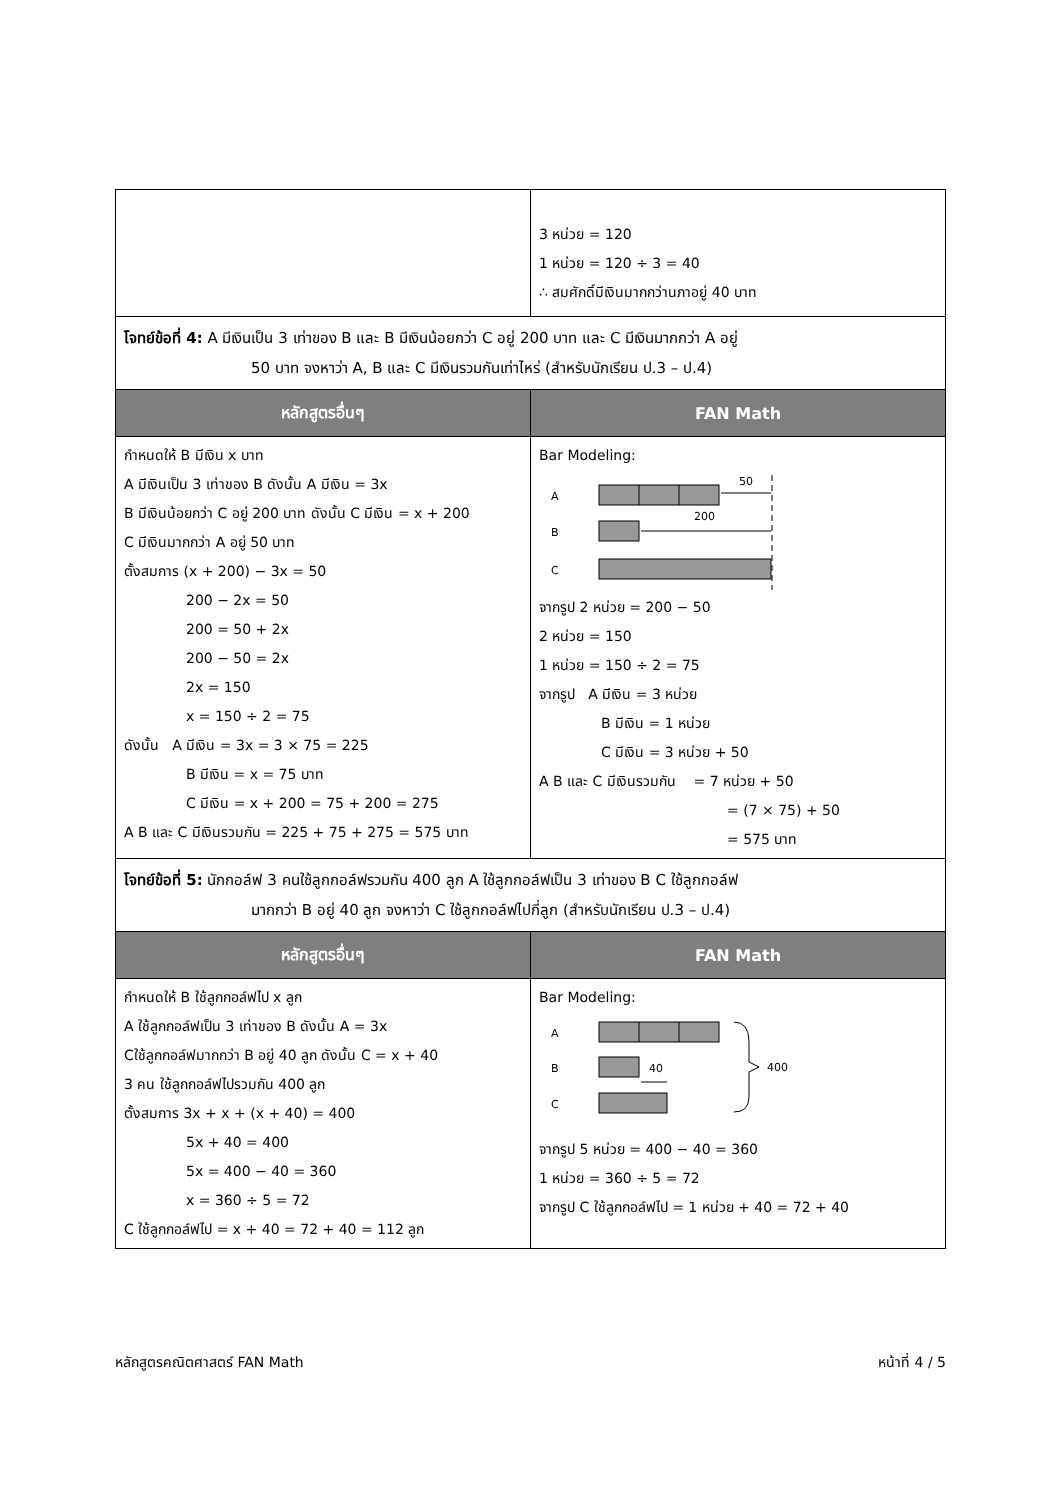| | 3 หน่วย = 120 1 หน่วย = 120 ÷ 3 = 40 ∴ สมศักดิ์มีเงินมากกว่านภาอยู่ 40 บาท |
โจทย์ข้อที่ 4: A มีเงินเป็น 3 เท่าของ B และ B มีเงินน้อยกว่า C อยู่ 200 บาท และ C มีเงินมากกว่า A อยู่
50 บาท จงหาว่า A, B และ C มีเงินรวมกันเท่าไหร่ (สำหรับนักเรียน ป.3 – ป.4)
| หลักสูตรอื่นๆ | FAN Math |
| --- | --- |
| กำหนดให้ B มีเงิน x บาท A มีเงินเป็น 3 เท่าของ B ดังนั้น A มีเงิน = 3x B มีเงินน้อยกว่า C อยู่ 200 บาท ดังนั้น C มีเงิน = x + 200 C มีเงินมากกว่า A อยู่ 50 บาท ตั้งสมการ (x + 200) − 3x = 50 200 − 2x = 50 200 = 50 + 2x 200 − 50 = 2x 2x = 150 x = 150 ÷ 2 = 75 ดังนั้น A มีเงิน = 3x = 3 × 75 = 225 B มีเงิน = x = 75 บาท C มีเงิน = x + 200 = 75 + 200 = 275 A B และ C มีเงินรวมกัน = 225 + 75 + 275 = 575 บาท | Bar Modeling: A 50 B 200 C จากรูป 2 หน่วย = 200 − 50 2 หน่วย = 150 1 หน่วย = 150 ÷ 2 = 75 จากรูป A มีเงิน = 3 หน่วย B มีเงิน = 1 หน่วย C มีเงิน = 3 หน่วย + 50 A B และ C มีเงินรวมกัน = 7 หน่วย + 50 = (7 × 75) + 50 = 575 บาท |
โจทย์ข้อที่ 5: นักกอล์ฟ 3 คนใช้ลูกกอล์ฟรวมกัน 400 ลูก A ใช้ลูกกอล์ฟเป็น 3 เท่าของ B C ใช้ลูกกอล์ฟ
มากกว่า B อยู่ 40 ลูก จงหาว่า C ใช้ลูกกอล์ฟไปกี่ลูก (สำหรับนักเรียน ป.3 – ป.4)
| หลักสูตรอื่นๆ | FAN Math |
| --- | --- |
| กำหนดให้ B ใช้ลูกกอล์ฟไป x ลูก A ใช้ลูกกอล์ฟเป็น 3 เท่าของ B ดังนั้น A = 3x Cใช้ลูกกอล์ฟมากกว่า B อยู่ 40 ลูก ดังนั้น C = x + 40 3 คน ใช้ลูกกอล์ฟไปรวมกัน 400 ลูก ตั้งสมการ 3x + x + (x + 40) = 400 5x + 40 = 400 5x = 400 − 40 = 360 x = 360 ÷ 5 = 72 C ใช้ลูกกอล์ฟไป = x + 40 = 72 + 40 = 112 ลูก | Bar Modeling: A B 40 C 400 จากรูป 5 หน่วย = 400 − 40 = 360 1 หน่วย = 360 ÷ 5 = 72 จากรูป C ใช้ลูกกอล์ฟไป = 1 หน่วย + 40 = 72 + 40 |
หลักสูตรคณิตศาสตร์ FAN Math หน้าที่ 4 / 5